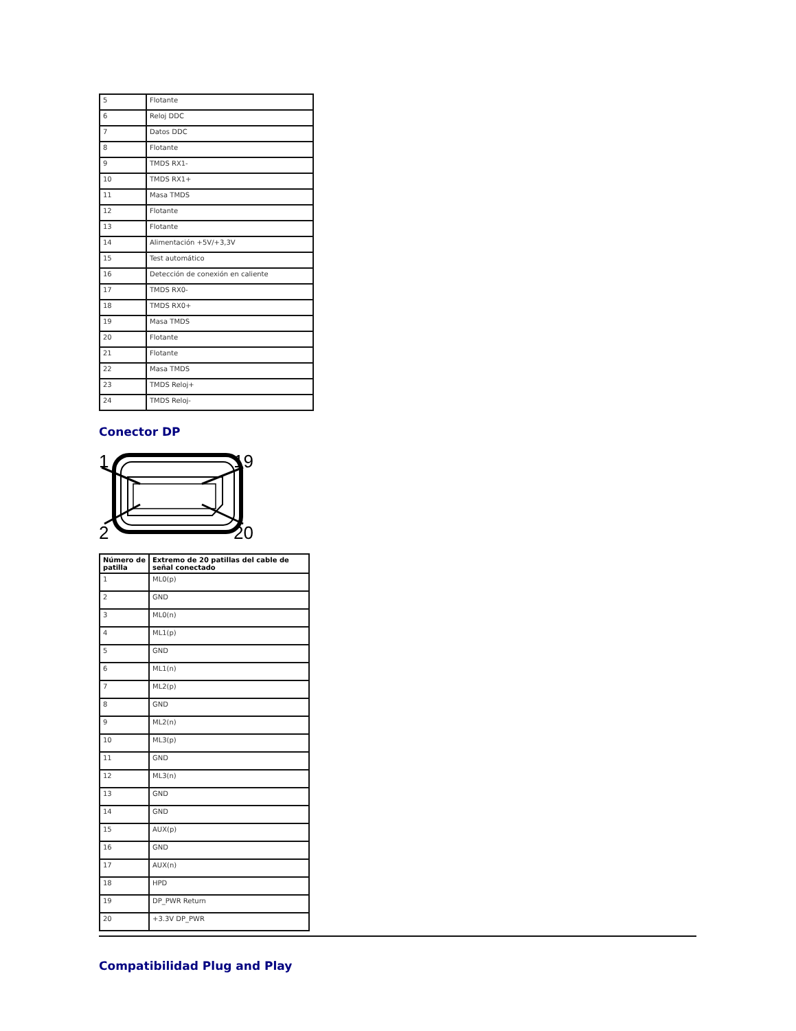| 5 | Flotante |
| 6 | Reloj DDC |
| 7 | Datos DDC |
| 8 | Flotante |
| 9 | TMDS RX1- |
| 10 | TMDS RX1+ |
| 11 | Masa TMDS |
| 12 | Flotante |
| 13 | Flotante |
| 14 | Alimentación +5V/+3,3V |
| 15 | Test automático |
| 16 | Detección de conexión en caliente |
| 17 | TMDS RX0- |
| 18 | TMDS RX0+ |
| 19 | Masa TMDS |
| 20 | Flotante |
| 21 | Flotante |
| 22 | Masa TMDS |
| 23 | TMDS Reloj+ |
| 24 | TMDS Reloj- |
Conector DP
1
19
2
20
| Número de patilla | Extremo de 20 patillas del cable de señal conectado |
| --- | --- |
| 1 | ML0(p) |
| 2 | GND |
| 3 | ML0(n) |
| 4 | ML1(p) |
| 5 | GND |
| 6 | ML1(n) |
| 7 | ML2(p) |
| 8 | GND |
| 9 | ML2(n) |
| 10 | ML3(p) |
| 11 | GND |
| 12 | ML3(n) |
| 13 | GND |
| 14 | GND |
| 15 | AUX(p) |
| 16 | GND |
| 17 | AUX(n) |
| 18 | HPD |
| 19 | DP_PWR Return |
| 20 | +3.3V DP_PWR |
Compatibilidad Plug and Play